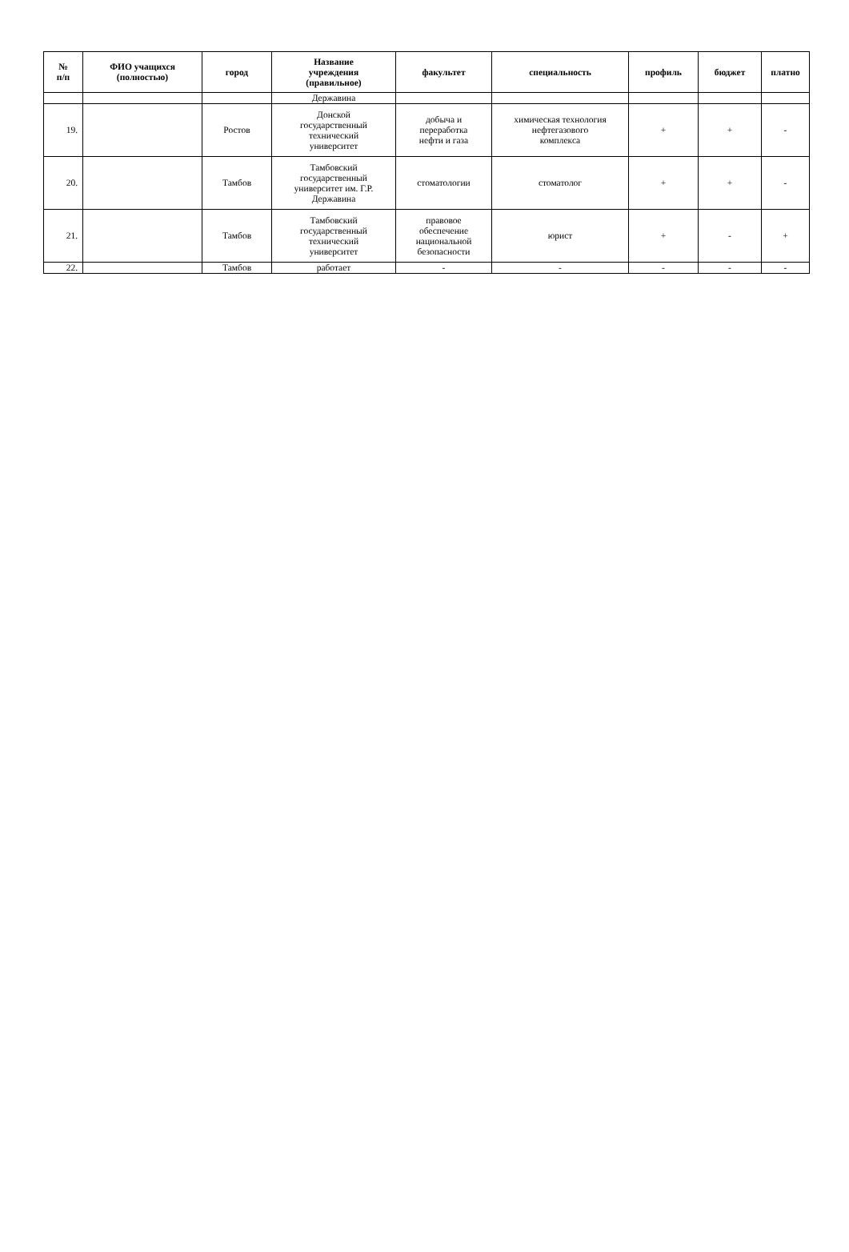| № п/п | ФИО учащихся (полностью) | город | Название учреждения (правильное) | факультет | специальность | профиль | бюджет | платно |
| --- | --- | --- | --- | --- | --- | --- | --- | --- |
| | | | Державина | | | | | |
| 19. | | Ростов | Донской государственный технический университет | добыча и переработка нефти и газа | химическая технология нефтегазового комплекса | + | + | - |
| 20. | | Тамбов | Тамбовский государственный университет им. Г.Р. Державина | стоматологии | стоматолог | + | + | - |
| 21. | | Тамбов | Тамбовский государственный технический университет | правовое обеспечение национальной безопасности | юрист | + | - | + |
| 22. | | Тамбов | работает | - | - | - | - | - |